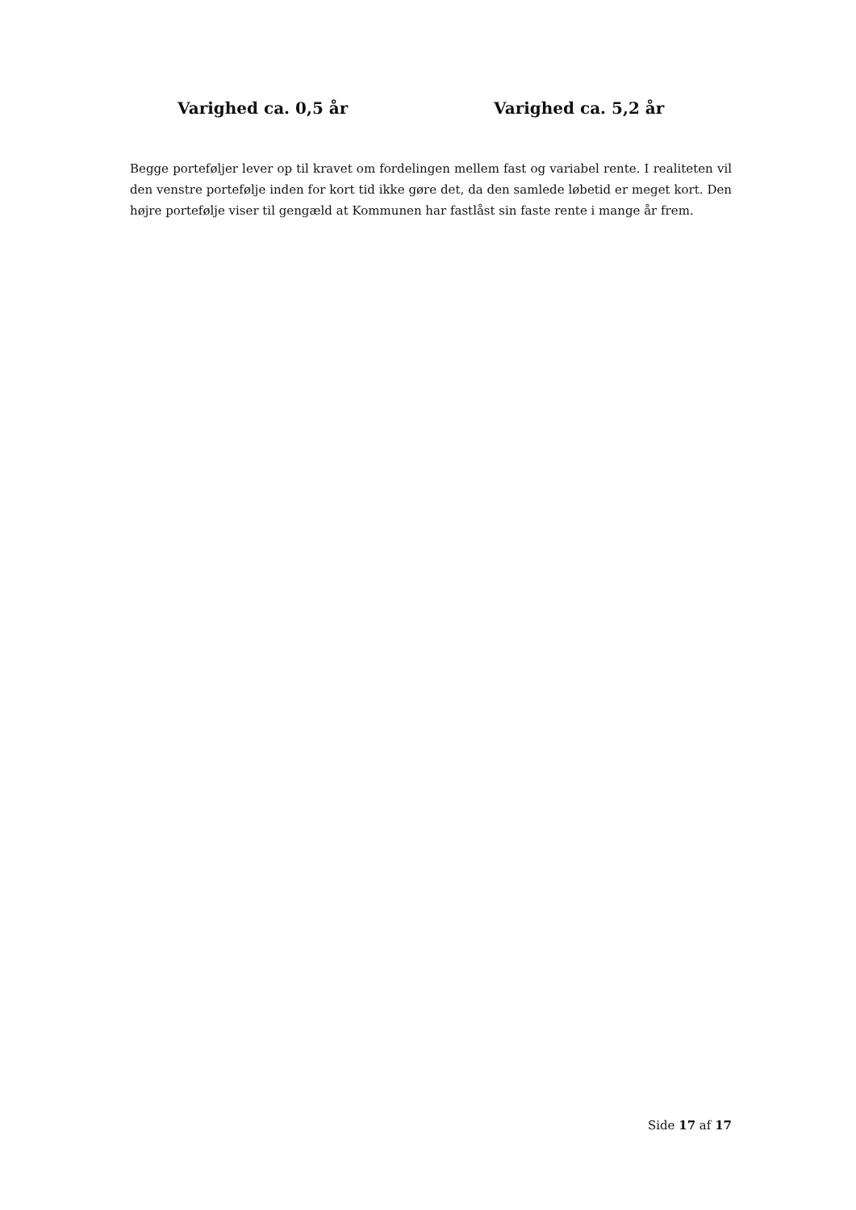Varighed ca. 0,5 år Varighed ca. 5,2 år
Begge porteføljer lever op til kravet om fordelingen mellem fast og variabel rente. I realiteten vil den venstre portefølje inden for kort tid ikke gøre det, da den samlede løbetid er meget kort. Den højre portefølje viser til gengæld at Kommunen har fastlåst sin faste rente i mange år frem.
Side 17 af 17